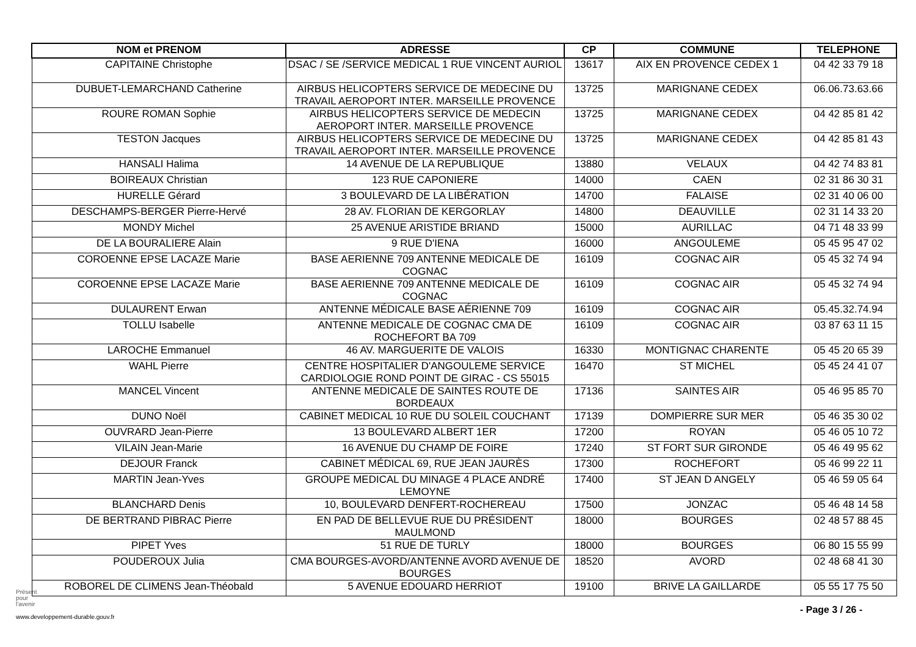| NOM et PRENOM | ADRESSE | CP | COMMUNE | TELEPHONE |
| --- | --- | --- | --- | --- |
| CAPITAINE Christophe | DSAC / SE /SERVICE MEDICAL 1 RUE VINCENT AURIOL | 13617 | AIX EN PROVENCE CEDEX 1 | 04 42 33 79 18 |
| DUBUET-LEMARCHAND Catherine | AIRBUS HELICOPTERS SERVICE DE MEDECINE DU TRAVAIL AEROPORT INTER. MARSEILLE PROVENCE | 13725 | MARIGNANE CEDEX | 06.06.73.63.66 |
| ROURE ROMAN Sophie | AIRBUS HELICOPTERS SERVICE DE MEDECIN AEROPORT INTER. MARSEILLE PROVENCE | 13725 | MARIGNANE CEDEX | 04 42 85 81 42 |
| TESTON Jacques | AIRBUS HELICOPTERS SERVICE DE MEDECINE DU TRAVAIL AEROPORT INTER. MARSEILLE PROVENCE | 13725 | MARIGNANE CEDEX | 04 42 85 81 43 |
| HANSALI Halima | 14 AVENUE DE LA REPUBLIQUE | 13880 | VELAUX | 04 42 74 83 81 |
| BOIREAUX Christian | 123 RUE CAPONIERE | 14000 | CAEN | 02 31 86 30 31 |
| HURELLE Gérard | 3 BOULEVARD DE LA LIBÉRATION | 14700 | FALAISE | 02 31 40 06 00 |
| DESCHAMPS-BERGER Pierre-Hervé | 28 AV. FLORIAN DE KERGORLAY | 14800 | DEAUVILLE | 02 31 14 33 20 |
| MONDY Michel | 25 AVENUE ARISTIDE BRIAND | 15000 | AURILLAC | 04 71 48 33 99 |
| DE LA BOURALIERE Alain | 9 RUE D'IENA | 16000 | ANGOULEME | 05 45 95 47 02 |
| COROENNE EPSE LACAZE Marie | BASE AERIENNE 709 ANTENNE MEDICALE DE COGNAC | 16109 | COGNAC AIR | 05 45 32 74 94 |
| COROENNE EPSE LACAZE Marie | BASE AERIENNE 709 ANTENNE MEDICALE DE COGNAC | 16109 | COGNAC AIR | 05 45 32 74 94 |
| DULAURENT Erwan | ANTENNE MÉDICALE BASE AÉRIENNE 709 | 16109 | COGNAC AIR | 05.45.32.74.94 |
| TOLLU Isabelle | ANTENNE MEDICALE DE COGNAC CMA DE ROCHEFORT BA 709 | 16109 | COGNAC AIR | 03 87 63 11 15 |
| LAROCHE Emmanuel | 46 AV. MARGUERITE DE VALOIS | 16330 | MONTIGNAC CHARENTE | 05 45 20 65 39 |
| WAHL Pierre | CENTRE HOSPITALIER D'ANGOULEME SERVICE CARDIOLOGIE ROND POINT DE GIRAC - CS 55015 | 16470 | ST MICHEL | 05 45 24 41 07 |
| MANCEL Vincent | ANTENNE MEDICALE DE SAINTES ROUTE DE BORDEAUX | 17136 | SAINTES AIR | 05 46 95 85 70 |
| DUNO Noël | CABINET MEDICAL 10 RUE DU SOLEIL COUCHANT | 17139 | DOMPIERRE SUR MER | 05 46 35 30 02 |
| OUVRARD Jean-Pierre | 13 BOULEVARD ALBERT 1ER | 17200 | ROYAN | 05 46 05 10 72 |
| VILAIN Jean-Marie | 16 AVENUE DU CHAMP DE FOIRE | 17240 | ST FORT SUR GIRONDE | 05 46 49 95 62 |
| DEJOUR Franck | CABINET MÉDICAL 69, RUE JEAN JAURÈS | 17300 | ROCHEFORT | 05 46 99 22 11 |
| MARTIN Jean-Yves | GROUPE MEDICAL DU MINAGE 4 PLACE ANDRÉ LEMOYNE | 17400 | ST JEAN D ANGELY | 05 46 59 05 64 |
| BLANCHARD Denis | 10, BOULEVARD DENFERT-ROCHEREAU | 17500 | JONZAC | 05 46 48 14 58 |
| DE BERTRAND PIBRAC Pierre | EN PAD DE BELLEVUE RUE DU PRÉSIDENT MAULMOND | 18000 | BOURGES | 02 48 57 88 45 |
| PIPET Yves | 51 RUE DE TURLY | 18000 | BOURGES | 06 80 15 55 99 |
| POUDEROUX Julia | CMA BOURGES-AVORD/ANTENNE AVORD AVENUE DE BOURGES | 18520 | AVORD | 02 48 68 41 30 |
| ROBOREL DE CLIMENS Jean-Théobald | 5 AVENUE EDOUARD HERRIOT | 19100 | BRIVE LA GAILLARDE | 05 55 17 75 50 |
Présent
pour
l'avenir
- Page 3 / 26 -
www.developpement-durable.gouv.fr